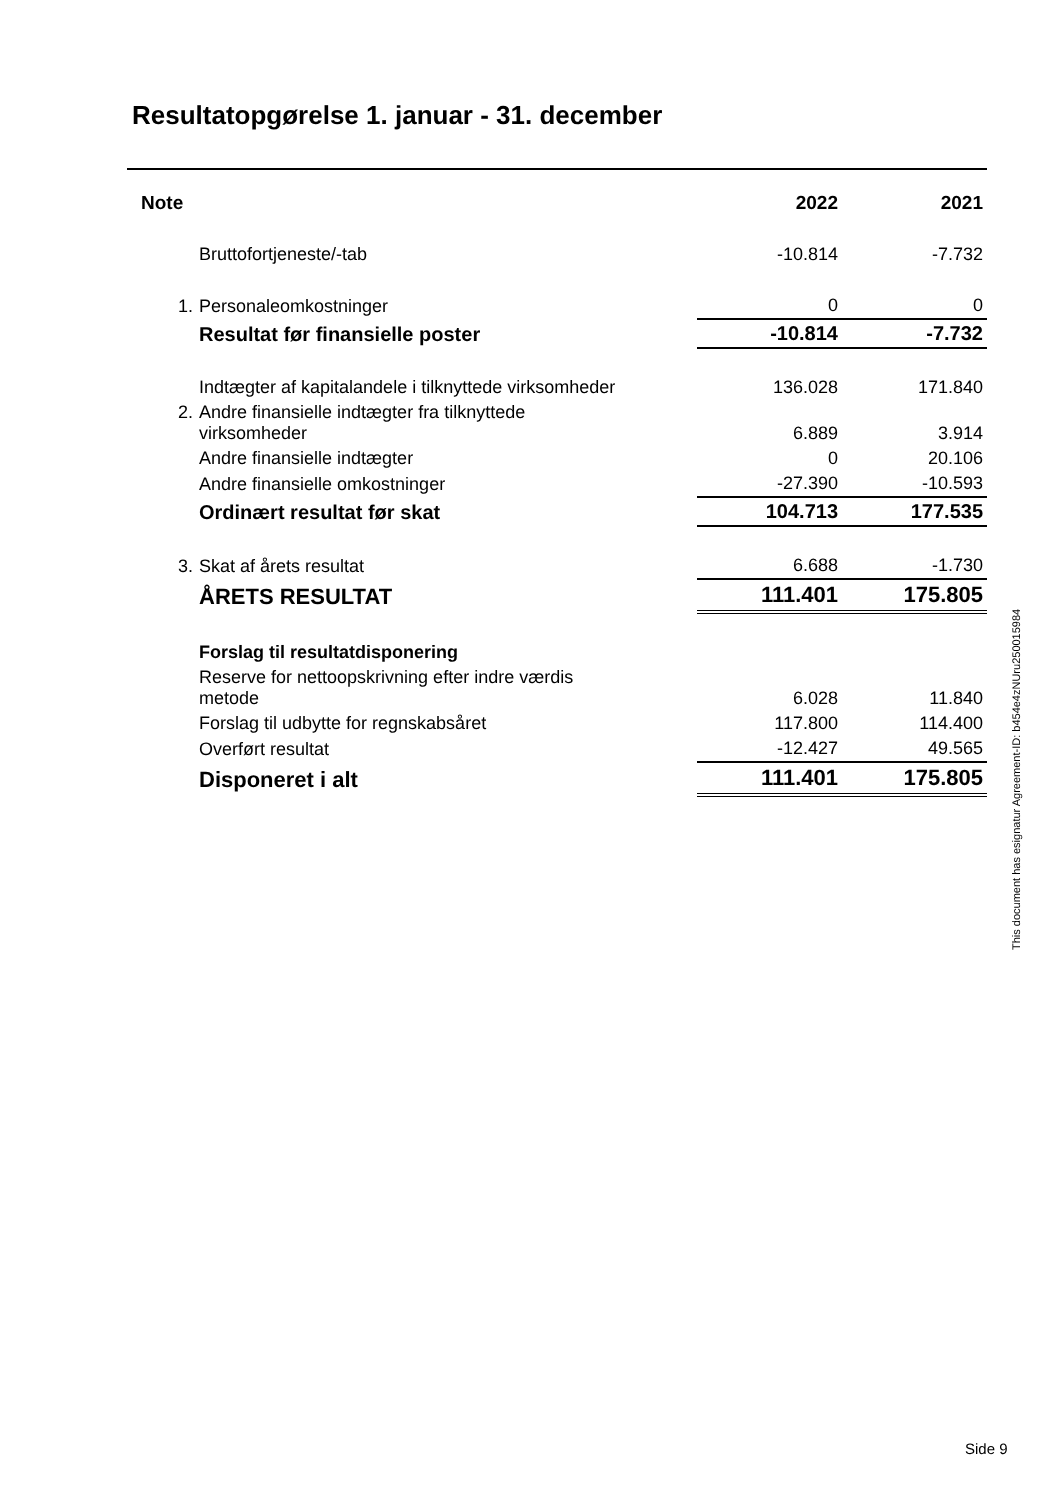Resultatopgørelse 1. januar - 31. december
| Note | | 2022 | 2021 |
| --- | --- | --- | --- |
| | Bruttofortjeneste/-tab | -10.814 | -7.732 |
| 1. | Personaleomkostninger | 0 | 0 |
| | Resultat før finansielle poster | -10.814 | -7.732 |
| | Indtægter af kapitalandele i tilknyttede virksomheder | 136.028 | 171.840 |
| 2. | Andre finansielle indtægter fra tilknyttede virksomheder | 6.889 | 3.914 |
| | Andre finansielle indtægter | 0 | 20.106 |
| | Andre finansielle omkostninger | -27.390 | -10.593 |
| | Ordinært resultat før skat | 104.713 | 177.535 |
| 3. | Skat af årets resultat | 6.688 | -1.730 |
| | ÅRETS RESULTAT | 111.401 | 175.805 |
| | Forslag til resultatdisponering | | |
| | Reserve for nettoopskrivning efter indre værdis metode | 6.028 | 11.840 |
| | Forslag til udbytte for regnskabsåret | 117.800 | 114.400 |
| | Overført resultat | -12.427 | 49.565 |
| | Disponeret i alt | 111.401 | 175.805 |
This document has esignatur Agreement-ID: b454e4zNUru250015984
Side 9